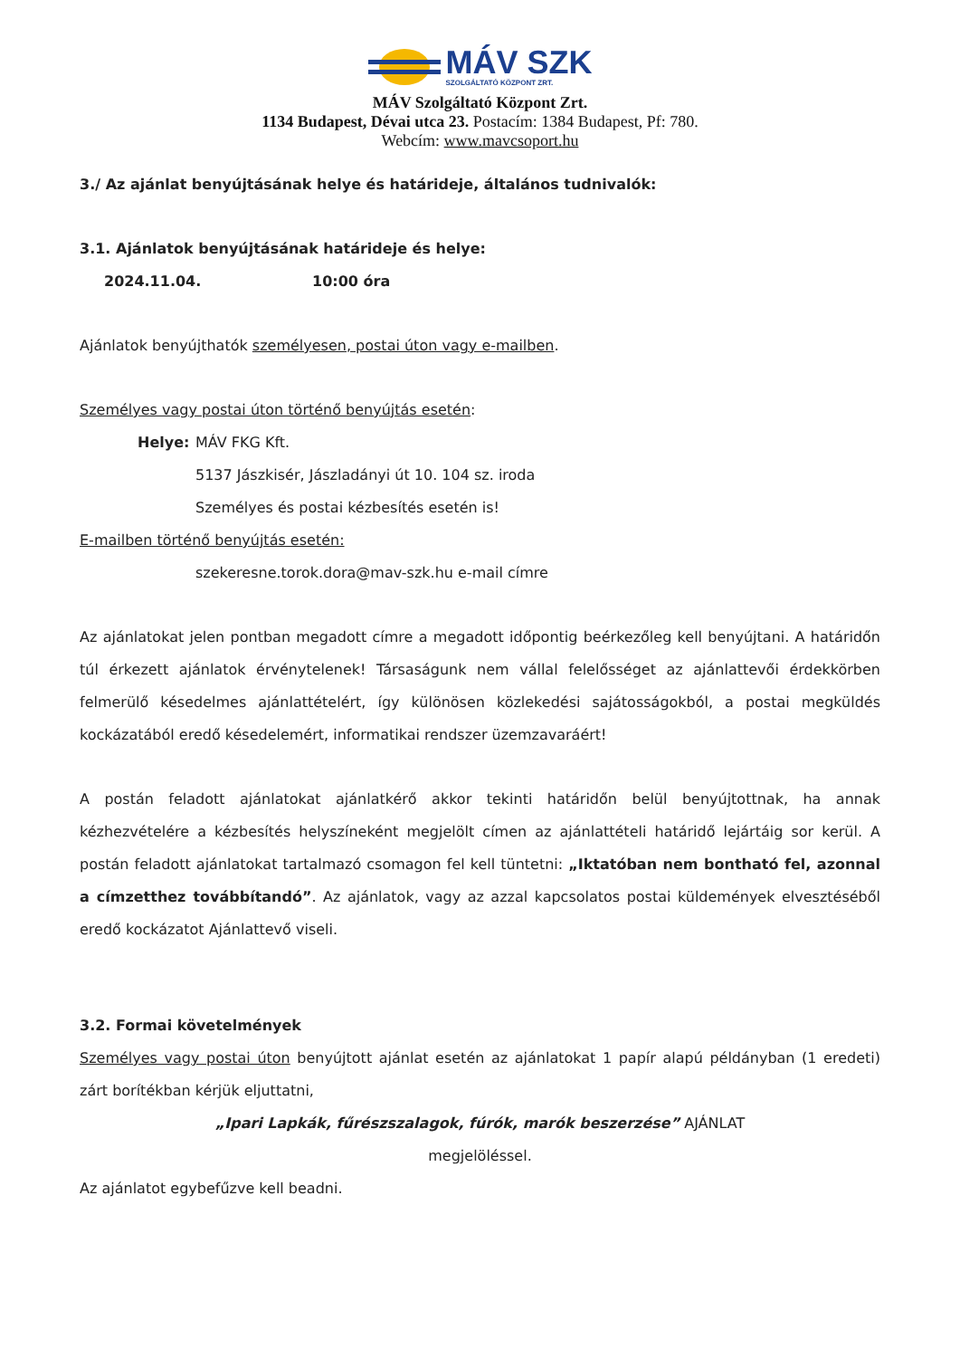MÁV SZK
SZOLGÁLTATÓ KÖZPONT ZRT.
MÁV Szolgáltató Központ Zrt.
1134 Budapest, Dévai utca 23. Postacím: 1384 Budapest, Pf: 780.
Webcím: www.mavcsoport.hu
3./ Az ajánlat benyújtásának helye és határideje, általános tudnivalók:
3.1. Ajánlatok benyújtásának határideje és helye:
2024.11.04. 10:00 óra
Ajánlatok benyújthatók személyesen, postai úton vagy e-mailben.
Személyes vagy postai úton történő benyújtás esetén:
Helye: MÁV FKG Kft.
5137 Jászkisér, Jászladányi út 10. 104 sz. iroda
Személyes és postai kézbesítés esetén is!
E-mailben történő benyújtás esetén:
szekeresne.torok.dora@mav-szk.hu e-mail címre
Az ajánlatokat jelen pontban megadott címre a megadott időpontig beérkezőleg kell benyújtani. A határidőn túl érkezett ajánlatok érvénytelenek! Társaságunk nem vállal felelősséget az ajánlattevői érdekkörben felmerülő késedelmes ajánlattételért, így különösen közlekedési sajátosságokból, a postai megküldés kockázatából eredő késedelemért, informatikai rendszer üzemzavaráért!
A postán feladott ajánlatokat ajánlatkérő akkor tekinti határidőn belül benyújtottnak, ha annak kézhezvételére a kézbesítés helyszíneként megjelölt címen az ajánlattételi határidő lejártáig sor kerül. A postán feladott ajánlatokat tartalmazó csomagon fel kell tüntetni: „Iktatóban nem bontható fel, azonnal a címzetthez továbbítandó”. Az ajánlatok, vagy az azzal kapcsolatos postai küldemények elvesztéséből eredő kockázatot Ajánlattevő viseli.
3.2. Formai követelmények
Személyes vagy postai úton benyújtott ajánlat esetén az ajánlatokat 1 papír alapú példányban (1 eredeti) zárt borítékban kérjük eljuttatni,
„Ipari Lapkák, fűrészszalagok, fúrók, marók beszerzése” AJÁNLAT
megjelöléssel.
Az ajánlatot egybefűzve kell beadni.